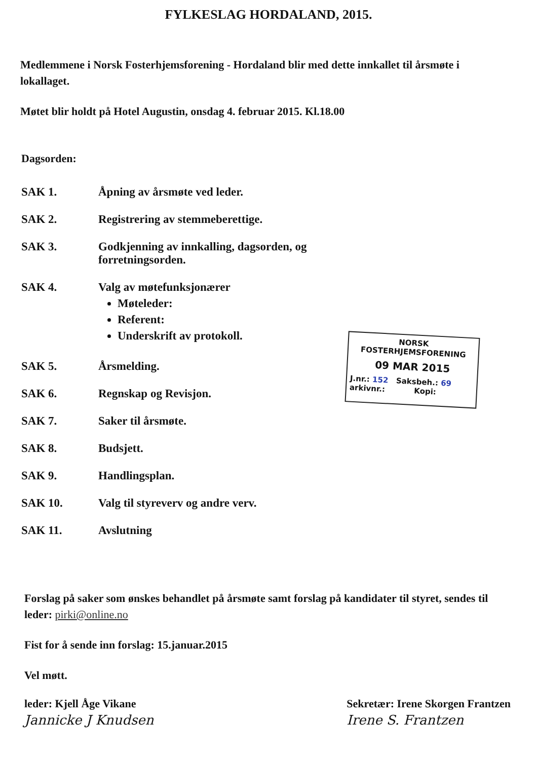FYLKESLAG HORDALAND, 2015.
Medlemmene i Norsk Fosterhjemsforening - Hordaland blir med dette innkallet til årsmøte i lokallaget.
Møtet blir holdt på Hotel Augustin, onsdag 4. februar 2015. Kl.18.00
Dagsorden:
| SAK 1. | Åpning av årsmøte ved leder. |
| SAK 2. | Registrering av stemmeberettige. |
| SAK 3. | Godkjenning av innkalling, dagsorden, og forretningsorden. |
| SAK 4. | Valg av møtefunksjonærer Møteleder: Referent: Underskrift av protokoll. |
| SAK 5. | Årsmelding. |
| SAK 6. | Regnskap og Revisjon. |
| SAK 7. | Saker til årsmøte. |
| SAK 8. | Budsjett. |
| SAK 9. | Handlingsplan. |
| SAK 10. | Valg til styreverv og andre verv. |
| SAK 11. | Avslutning |
NORSK
FOSTERHJEMSFORENING
09 MAR 2015
J.nr.: 152 Saksbeh.: 69
arkivnr.: Kopi:
Forslag på saker som ønskes behandlet på årsmøte samt forslag på kandidater til styret, sendes til leder: pirki@online.no
Fist for å sende inn forslag: 15.januar.2015
Vel møtt.
leder: Kjell Åge Vikane
Jannicke J Knudsen
Sekretær: Irene Skorgen Frantzen
Irene S. Frantzen